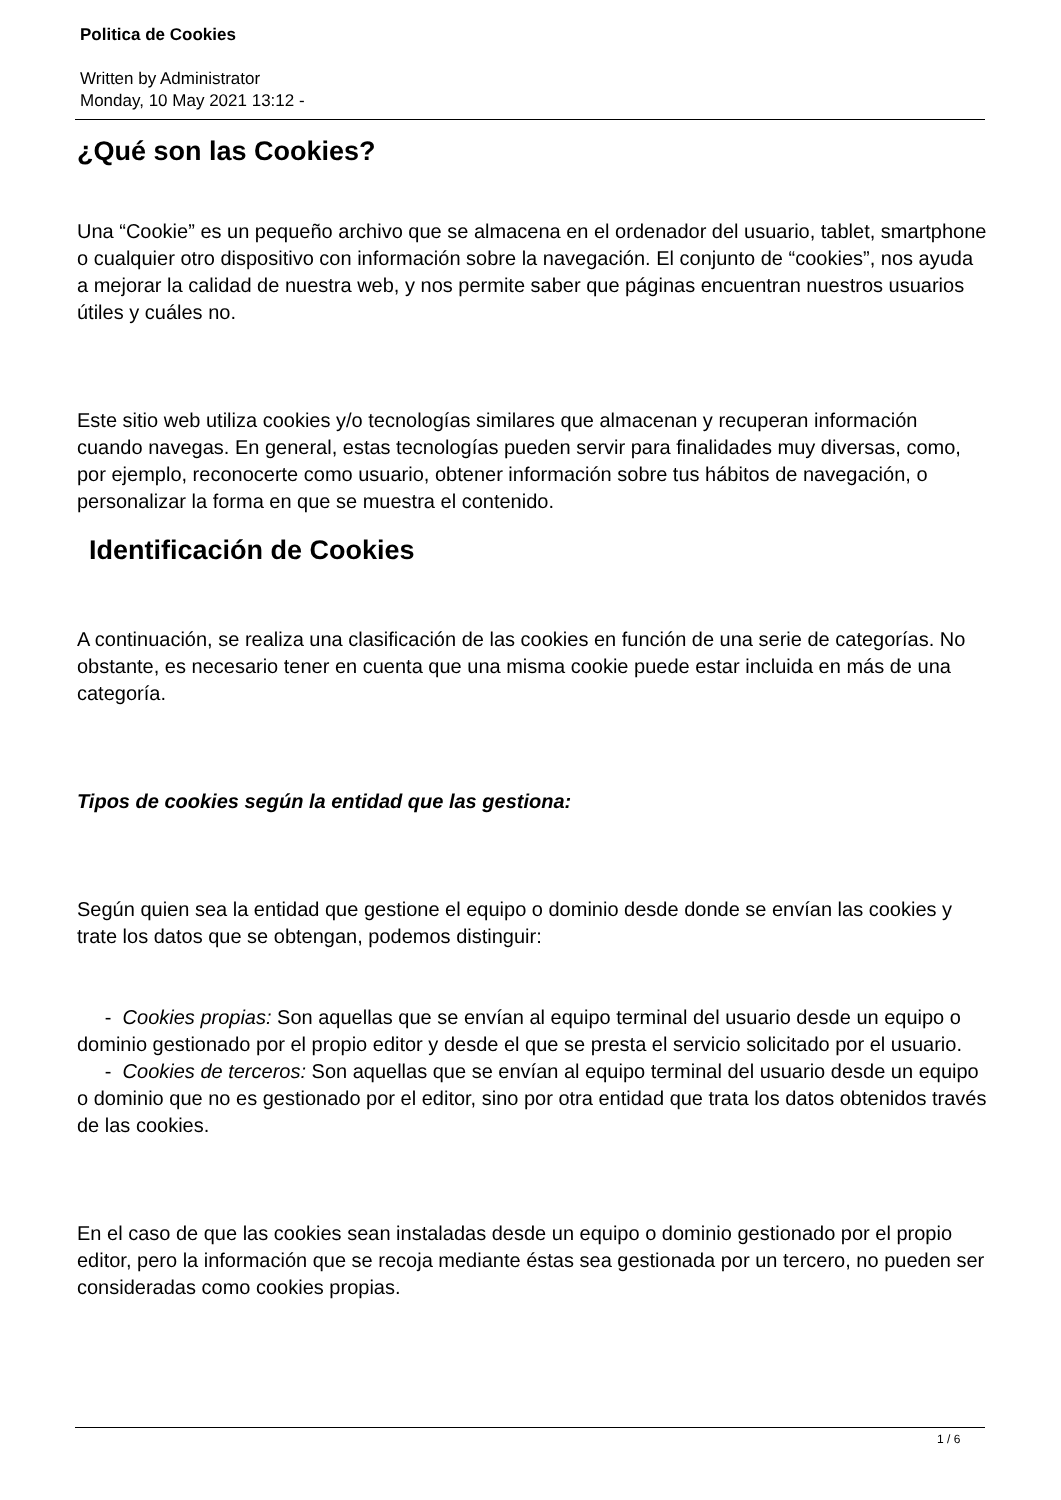Politica de Cookies
Written by Administrator
Monday, 10 May 2021 13:12 -
¿Qué son las Cookies?
Una “Cookie” es un pequeño archivo que se almacena en el ordenador del usuario, tablet, smartphone o cualquier otro dispositivo con información sobre la navegación. El conjunto de “cookies”, nos ayuda a mejorar la calidad de nuestra web, y nos permite saber que páginas encuentran nuestros usuarios útiles y cuáles no.
Este sitio web utiliza cookies y/o tecnologías similares que almacenan y recuperan información cuando navegas. En general, estas tecnologías pueden servir para finalidades muy diversas, como, por ejemplo, reconocerte como usuario, obtener información sobre tus hábitos de navegación, o personalizar la forma en que se muestra el contenido.
Identificación de Cookies
A continuación, se realiza una clasificación de las cookies en función de una serie de categorías. No obstante, es necesario tener en cuenta que una misma cookie puede estar incluida en más de una categoría.
Tipos de cookies según la entidad que las gestiona:
Según quien sea la entidad que gestione el equipo o dominio desde donde se envían las cookies y trate los datos que se obtengan, podemos distinguir:
- Cookies propias: Son aquellas que se envían al equipo terminal del usuario desde un equipo o dominio gestionado por el propio editor y desde el que se presta el servicio solicitado por el usuario.
- Cookies de terceros: Son aquellas que se envían al equipo terminal del usuario desde un equipo o dominio que no es gestionado por el editor, sino por otra entidad que trata los datos obtenidos través de las cookies.
En el caso de que las cookies sean instaladas desde un equipo o dominio gestionado por el propio editor, pero la información que se recoja mediante éstas sea gestionada por un tercero, no pueden ser consideradas como cookies propias.
1 / 6